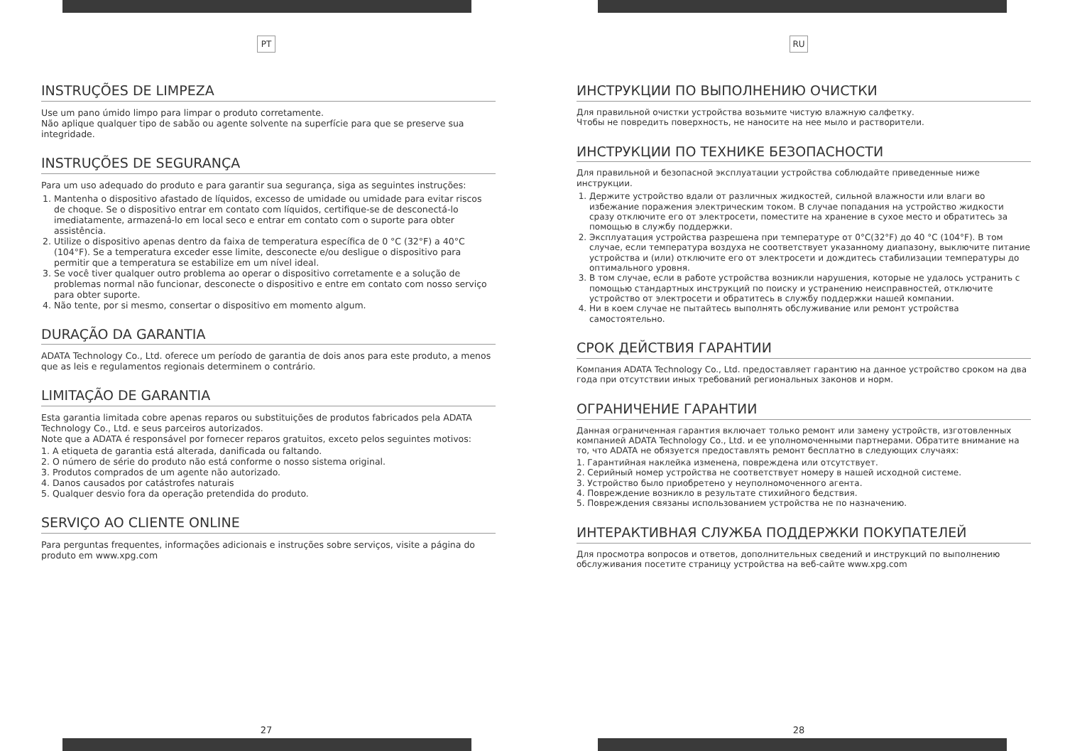PT
INSTRUÇÕES DE LIMPEZA
Use um pano úmido limpo para limpar o produto corretamente.
Não aplique qualquer tipo de sabão ou agente solvente na superfície para que se preserve sua integridade.
INSTRUÇÕES DE SEGURANÇA
Para um uso adequado do produto e para garantir sua segurança, siga as seguintes instruções:
1. Mantenha o dispositivo afastado de líquidos, excesso de umidade ou umidade para evitar riscos de choque. Se o dispositivo entrar em contato com líquidos, certifique-se de desconectá-lo imediatamente, armazená-lo em local seco e entrar em contato com o suporte para obter assistência.
2. Utilize o dispositivo apenas dentro da faixa de temperatura específica de 0 °C (32°F) a 40°C (104°F). Se a temperatura exceder esse limite, desconecte e/ou desligue o dispositivo para permitir que a temperatura se estabilize em um nível ideal.
3. Se você tiver qualquer outro problema ao operar o dispositivo corretamente e a solução de problemas normal não funcionar, desconecte o dispositivo e entre em contato com nosso serviço para obter suporte.
4. Não tente, por si mesmo, consertar o dispositivo em momento algum.
DURAÇÃO DA GARANTIA
ADATA Technology Co., Ltd. oferece um período de garantia de dois anos para este produto, a menos que as leis e regulamentos regionais determinem o contrário.
LIMITAÇÃO DE GARANTIA
Esta garantia limitada cobre apenas reparos ou substituições de produtos fabricados pela ADATA Technology Co., Ltd. e seus parceiros autorizados.
Note que a ADATA é responsável por fornecer reparos gratuitos, exceto pelos seguintes motivos:
1. A etiqueta de garantia está alterada, danificada ou faltando.
2. O número de série do produto não está conforme o nosso sistema original.
3. Produtos comprados de um agente não autorizado.
4. Danos causados por catástrofes naturais
5. Qualquer desvio fora da operação pretendida do produto.
SERVIÇO AO CLIENTE ONLINE
Para perguntas frequentes, informações adicionais e instruções sobre serviços, visite a página do produto em www.xpg.com
27
RU
ИНСТРУКЦИИ ПО ВЫПОЛНЕНИЮ ОЧИСТКИ
Для правильной очистки устройства возьмите чистую влажную салфетку.
Чтобы не повредить поверхность, не наносите на нее мыло и растворители.
ИНСТРУКЦИИ ПО ТЕХНИКЕ БЕЗОПАСНОСТИ
Для правильной и безопасной эксплуатации устройства соблюдайте приведенные ниже инструкции.
1. Держите устройство вдали от различных жидкостей, сильной влажности или влаги во избежание поражения электрическим током. В случае попадания на устройство жидкости сразу отключите его от электросети, поместите на хранение в сухое место и обратитесь за помощью в службу поддержки.
2. Эксплуатация устройства разрешена при температуре от 0°C(32°F) до 40 °C (104°F). В том случае, если температура воздуха не соответствует указанному диапазону, выключите питание устройства и (или) отключите его от электросети и дождитесь стабилизации температуры до оптимального уровня.
3. В том случае, если в работе устройства возникли нарушения, которые не удалось устранить с помощью стандартных инструкций по поиску и устранению неисправностей, отключите устройство от электросети и обратитесь в службу поддержки нашей компании.
4. Ни в коем случае не пытайтесь выполнять обслуживание или ремонт устройства самостоятельно.
СРОК ДЕЙСТВИЯ ГАРАНТИИ
Компания ADATA Technology Co., Ltd. предоставляет гарантию на данное устройство сроком на два года при отсутствии иных требований региональных законов и норм.
ОГРАНИЧЕНИЕ ГАРАНТИИ
Данная ограниченная гарантия включает только ремонт или замену устройств, изготовленных компанией ADATA Technology Co., Ltd. и ее уполномоченными партнерами. Обратите внимание на то, что ADATA не обязуется предоставлять ремонт бесплатно в следующих случаях:
1. Гарантийная наклейка изменена, повреждена или отсутствует.
2. Серийный номер устройства не соответствует номеру в нашей исходной системе.
3. Устройство было приобретено у неуполномоченного агента.
4. Повреждение возникло в результате стихийного бедствия.
5. Повреждения связаны использованием устройства не по назначению.
ИНТЕРАКТИВНАЯ СЛУЖБА ПОДДЕРЖКИ ПОКУПАТЕЛЕЙ
Для просмотра вопросов и ответов, дополнительных сведений и инструкций по выполнению обслуживания посетите страницу устройства на веб-сайте www.xpg.com
28